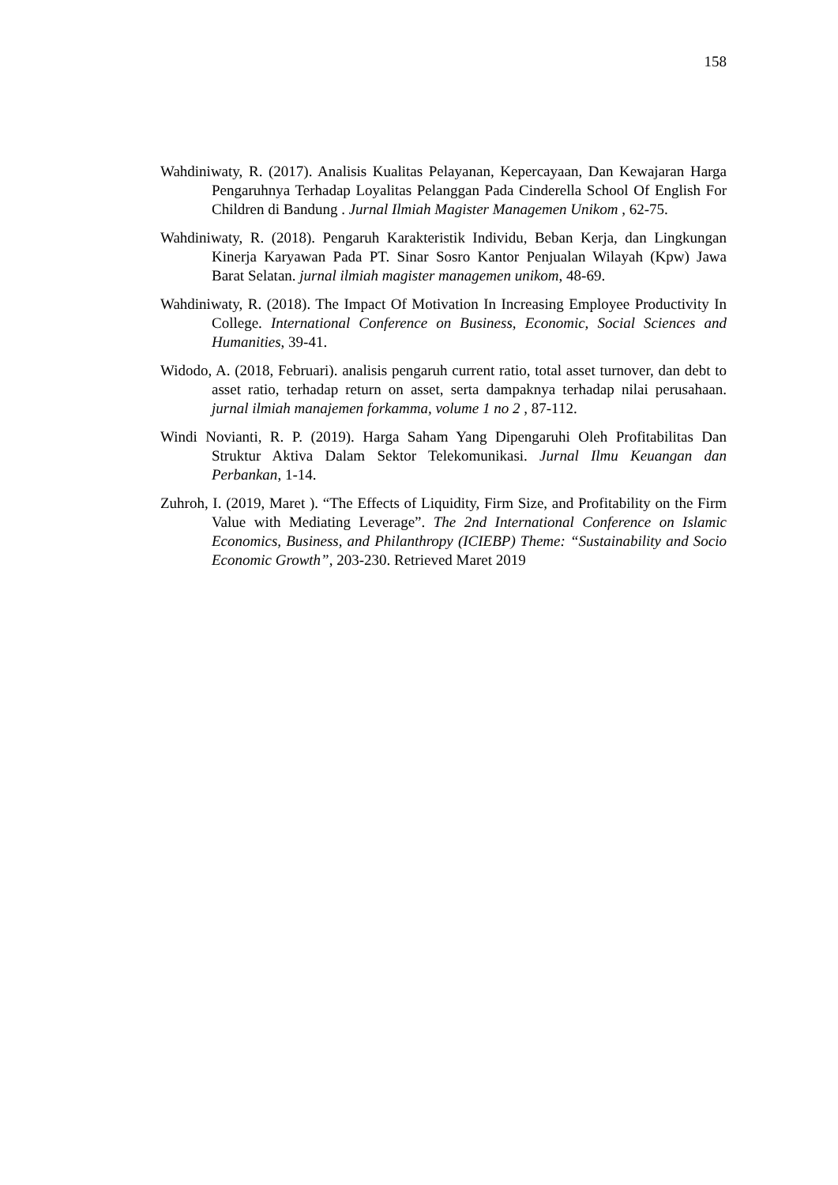158
Wahdiniwaty, R. (2017). Analisis Kualitas Pelayanan, Kepercayaan, Dan Kewajaran Harga Pengaruhnya Terhadap Loyalitas Pelanggan Pada Cinderella School Of English For Children di Bandung . Jurnal Ilmiah Magister Managemen Unikom , 62-75.
Wahdiniwaty, R. (2018). Pengaruh Karakteristik Individu, Beban Kerja, dan Lingkungan Kinerja Karyawan Pada PT. Sinar Sosro Kantor Penjualan Wilayah (Kpw) Jawa Barat Selatan. jurnal ilmiah magister managemen unikom, 48-69.
Wahdiniwaty, R. (2018). The Impact Of Motivation In Increasing Employee Productivity In College. International Conference on Business, Economic, Social Sciences and Humanities, 39-41.
Widodo, A. (2018, Februari). analisis pengaruh current ratio, total asset turnover, dan debt to asset ratio, terhadap return on asset, serta dampaknya terhadap nilai perusahaan. jurnal ilmiah manajemen forkamma, volume 1 no 2 , 87-112.
Windi Novianti, R. P. (2019). Harga Saham Yang Dipengaruhi Oleh Profitabilitas Dan Struktur Aktiva Dalam Sektor Telekomunikasi. Jurnal Ilmu Keuangan dan Perbankan, 1-14.
Zuhroh, I. (2019, Maret ). “The Effects of Liquidity, Firm Size, and Profitability on the Firm Value with Mediating Leverage”. The 2nd International Conference on Islamic Economics, Business, and Philanthropy (ICIEBP) Theme: “Sustainability and Socio Economic Growth”, 203-230. Retrieved Maret 2019